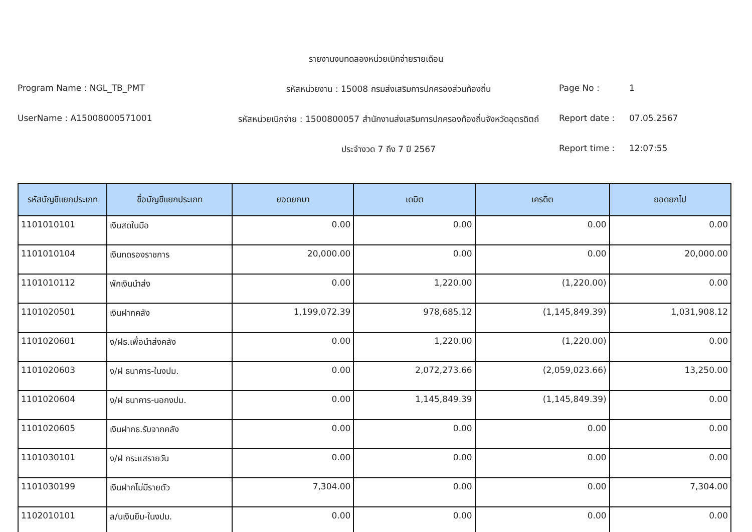รายงานงบทดลองหน่วยเบิกจ่ายรายเดือน
Program Name : NGL_TB_PMT
รหัสหน่วยงาน : 15008 กรมส่งเสริมการปกครองส่วนท้องถิ่น
Page No :
1
UserName : A15008000571001
รหัสหน่วยเบิกจ่าย : 1500800057 สำนักงานส่งเสริมการปกครองท้องถิ่นจังหวัดอุตรดิตถ์
Report date :
07.05.2567
ประจำงวด 7 ถึง 7 ปี 2567
Report time :
12:07:55
| รหัสบัญชีแยกประเภท | ชื่อบัญชีแยกประเภท | ยอดยกมา | เดบิต | เครดิต | ยอดยกไป |
| --- | --- | --- | --- | --- | --- |
| 1101010101 | เงินสดในมือ | 0.00 | 0.00 | 0.00 | 0.00 |
| 1101010104 | เงินทดรองราชการ | 20,000.00 | 0.00 | 0.00 | 20,000.00 |
| 1101010112 | พักเงินนำส่ง | 0.00 | 1,220.00 | (1,220.00) | 0.00 |
| 1101020501 | เงินฝากคลัง | 1,199,072.39 | 978,685.12 | (1,145,849.39) | 1,031,908.12 |
| 1101020601 | ง/ฝธ.เพื่อนำส่งคลัง | 0.00 | 1,220.00 | (1,220.00) | 0.00 |
| 1101020603 | ง/ฝ ธนาคาร-ในงปม. | 0.00 | 2,072,273.66 | (2,059,023.66) | 13,250.00 |
| 1101020604 | ง/ฝ ธนาคาร-นอกงปม. | 0.00 | 1,145,849.39 | (1,145,849.39) | 0.00 |
| 1101020605 | เงินฝากธ.รับจากคลัง | 0.00 | 0.00 | 0.00 | 0.00 |
| 1101030101 | ง/ฝ กระแสรายวัน | 0.00 | 0.00 | 0.00 | 0.00 |
| 1101030199 | เงินฝากไม่มีรายตัว | 7,304.00 | 0.00 | 0.00 | 7,304.00 |
| 1102010101 | ล/นเงินยืม-ในงปม. | 0.00 | 0.00 | 0.00 | 0.00 |